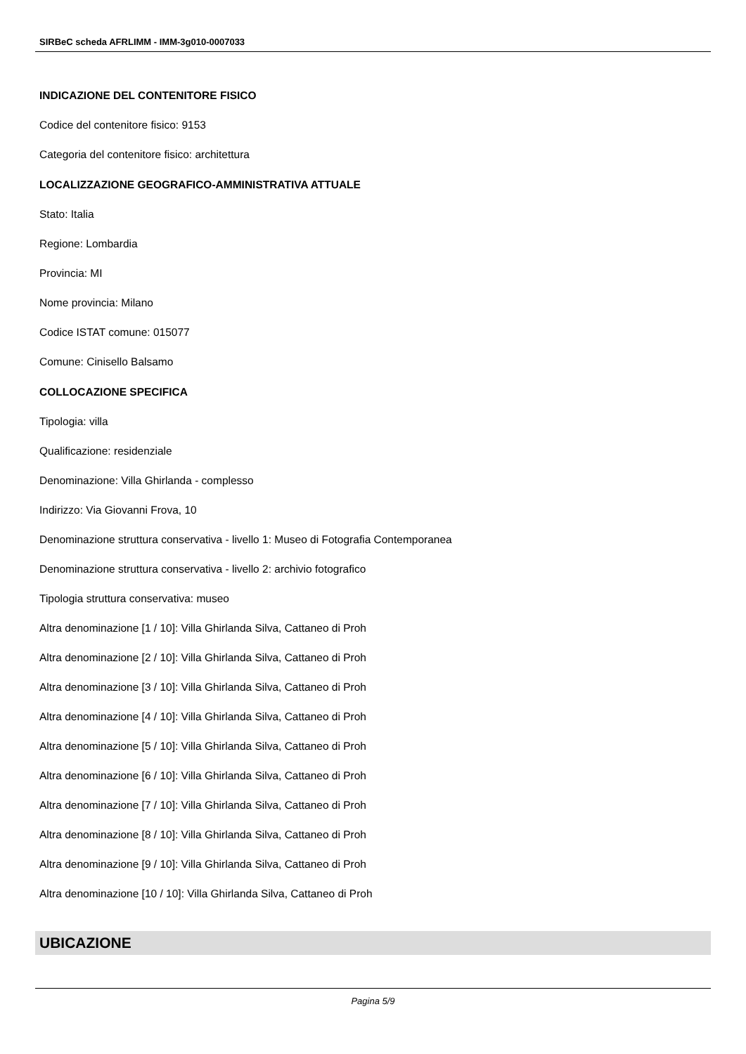SIRBeC scheda AFRLIMM - IMM-3g010-0007033
INDICAZIONE DEL CONTENITORE FISICO
Codice del contenitore fisico: 9153
Categoria del contenitore fisico: architettura
LOCALIZZAZIONE GEOGRAFICO-AMMINISTRATIVA ATTUALE
Stato: Italia
Regione: Lombardia
Provincia: MI
Nome provincia: Milano
Codice ISTAT comune: 015077
Comune: Cinisello Balsamo
COLLOCAZIONE SPECIFICA
Tipologia: villa
Qualificazione: residenziale
Denominazione: Villa Ghirlanda - complesso
Indirizzo: Via Giovanni Frova, 10
Denominazione struttura conservativa - livello 1: Museo di Fotografia Contemporanea
Denominazione struttura conservativa - livello 2: archivio fotografico
Tipologia struttura conservativa: museo
Altra denominazione [1 / 10]: Villa Ghirlanda Silva, Cattaneo di Proh
Altra denominazione [2 / 10]: Villa Ghirlanda Silva, Cattaneo di Proh
Altra denominazione [3 / 10]: Villa Ghirlanda Silva, Cattaneo di Proh
Altra denominazione [4 / 10]: Villa Ghirlanda Silva, Cattaneo di Proh
Altra denominazione [5 / 10]: Villa Ghirlanda Silva, Cattaneo di Proh
Altra denominazione [6 / 10]: Villa Ghirlanda Silva, Cattaneo di Proh
Altra denominazione [7 / 10]: Villa Ghirlanda Silva, Cattaneo di Proh
Altra denominazione [8 / 10]: Villa Ghirlanda Silva, Cattaneo di Proh
Altra denominazione [9 / 10]: Villa Ghirlanda Silva, Cattaneo di Proh
Altra denominazione [10 / 10]: Villa Ghirlanda Silva, Cattaneo di Proh
UBICAZIONE
Pagina 5/9